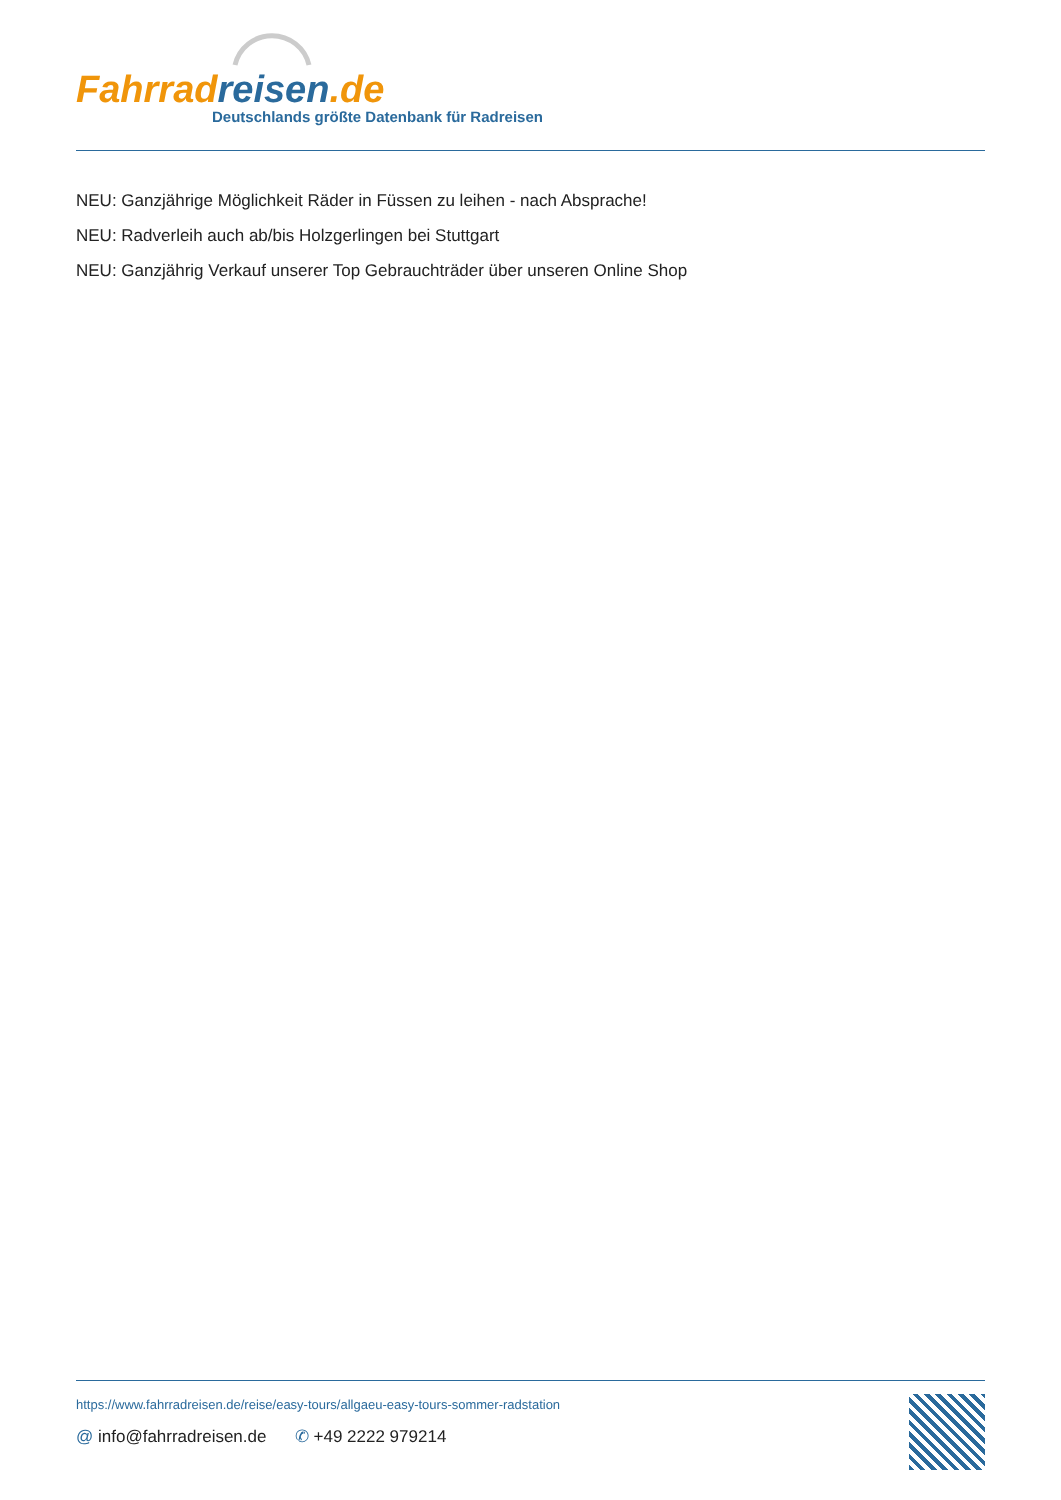Fahrrad reisen.de
Deutschlands größte Datenbank für Radreisen
NEU: Ganzjährige Möglichkeit Räder in Füssen zu leihen - nach Absprache!
NEU: Radverleih auch ab/bis Holzgerlingen bei Stuttgart
NEU: Ganzjährig Verkauf unserer Top Gebrauchträder über unseren Online Shop
https://www.fahrradreisen.de/reise/easy-tours/allgaeu-easy-tours-sommer-radstation
@ info@fahrradreisen.de ✆ +49 2222 979214